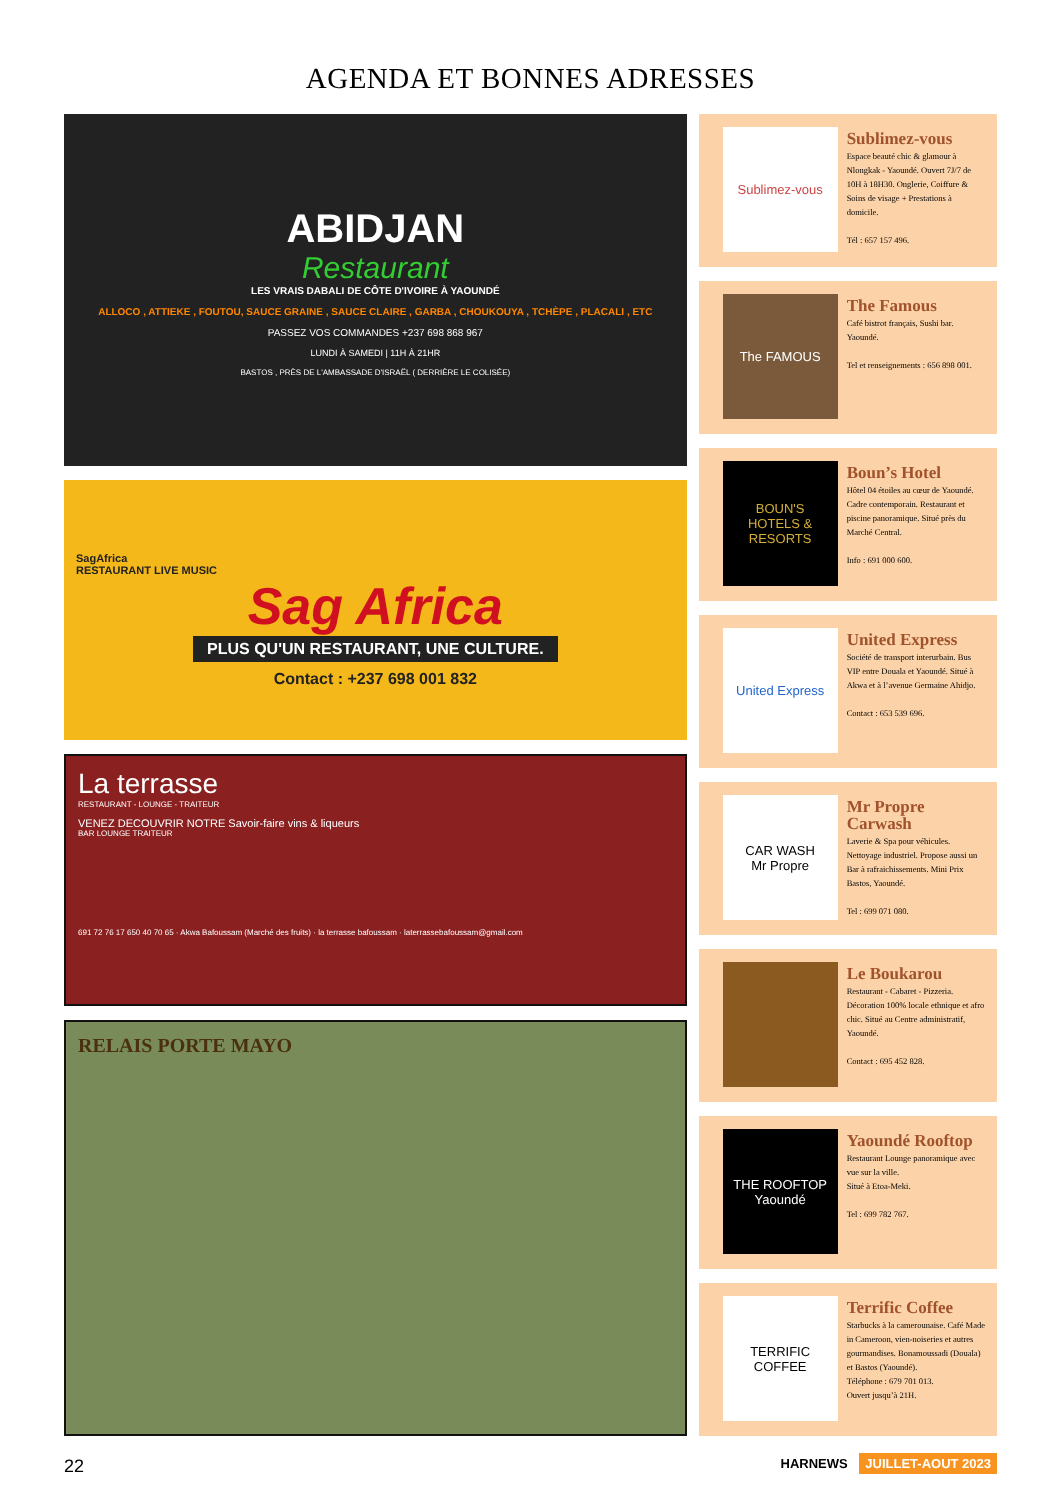AGENDA ET BONNES ADRESSES
ABIDJAN
Restaurant
LES VRAIS DABALI DE CÔTE D'IVOIRE À YAOUNDÉ
ALLOCO , ATTIEKE , FOUTOU, SAUCE GRAINE , SAUCE CLAIRE , GARBA , CHOUKOUYA , TCHÈPE , PLACALI , ETC
PASSEZ VOS COMMANDES +237 698 868 967
LUNDI À SAMEDI | 11H À 21HR
BASTOS , PRÈS DE L'AMBASSADE D'ISRAËL ( DERRIÈRE LE COLISÉE)
SagAfrica
RESTAURANT LIVE MUSIC
Sag Africa
PLUS QU'UN RESTAURANT, UNE CULTURE.
Contact : +237 698 001 832
La terrasse
RESTAURANT - LOUNGE - TRAITEUR
VENEZ DECOUVRIR NOTRE Savoir-faire vins & liqueurs
BAR LOUNGE TRAITEUR
691 72 76 17 650 40 70 65 · Akwa Bafoussam (Marché des fruits) · la terrasse bafoussam · laterrassebafoussam@gmail.com
RELAIS PORTE MAYO
Sublimez-vous
Sublimez-vous
Espace beauté chic & glamour à Nlongkak - Yaoundé. Ouvert 7J/7 de 10H à 18H30. Onglerie, Coiffure & Soins de visage + Prestations à domicile.
Tél : 657 157 496.
The FAMOUS
The Famous
Café bistrot français, Sushi bar. Yaoundé.
Tel et renseignements : 656 898 001.
BOUN'S
HOTELS & RESORTS
Boun’s Hotel
Hôtel 04 étoiles au cœur de Yaoundé. Cadre contemporain. Restaurant et piscine panoramique. Situé près du Marché Central.
Info : 691 000 600.
United Express
United Express
Société de transport interurbain. Bus VIP entre Douala et Yaoundé. Situé à Akwa et à l’avenue Germaine Ahidjo.
Contact : 653 539 696.
CAR WASH
Mr Propre
Mr Propre Carwash
Laverie & Spa pour véhicules. Nettoyage industriel. Propose aussi un Bar à rafraichissements. Mini Prix Bastos, Yaoundé.
Tel : 699 071 080.
Le Boukarou
Restaurant - Cabaret - Pizzeria. Décoration 100% locale ethnique et afro chic. Situé au Centre administratif, Yaoundé.
Contact : 695 452 828.
THE ROOFTOP
Yaoundé
Yaoundé Rooftop
Restaurant Lounge panoramique avec vue sur la ville.
Situé à Etoa-Meki.
Tel : 699 782 767.
TERRIFIC COFFEE
Terrific Coffee
Starbucks à la camerounaise. Café Made in Cameroon, vien-noiseries et autres gourmandises. Bonamoussadi (Douala) et Bastos (Yaoundé).
Téléphone : 679 701 013.
Ouvert jusqu’à 21H.
22 HARNEWS JUILLET-AOUT 2023